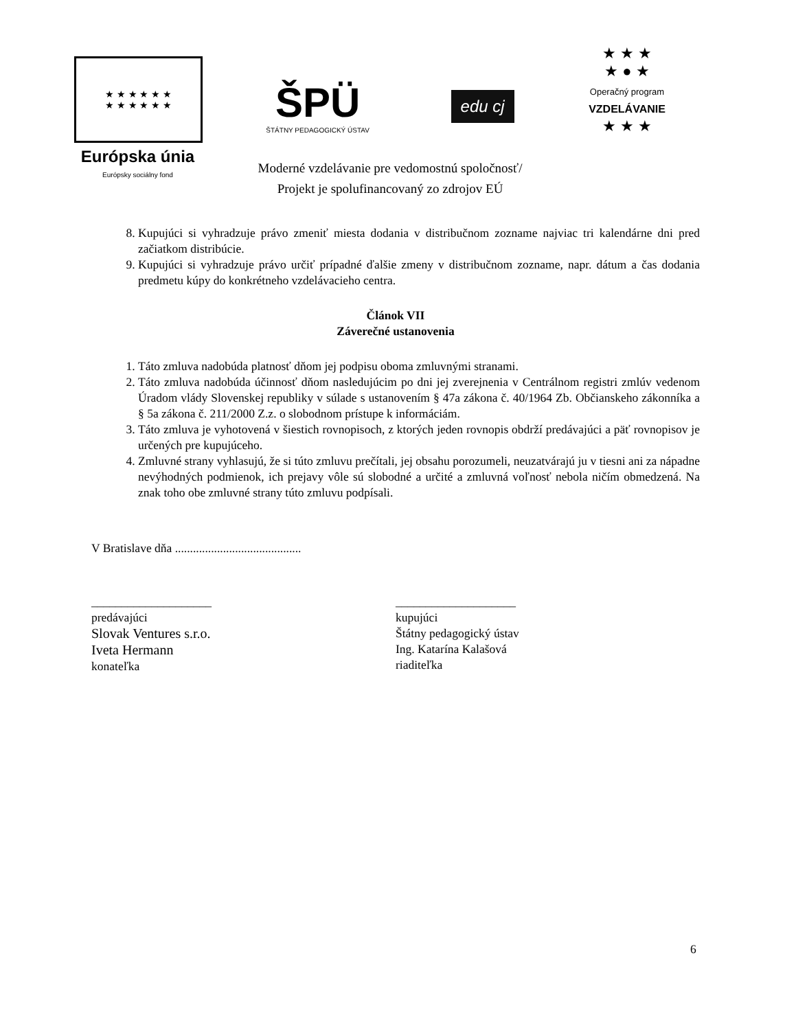★ ★ ★ ★ ★ ★
★ ★ ★ ★ ★ ★
Európska únia
Európsky sociálny fond
ŠPÜ
ŠTÁTNY PEDAGOGICKÝ ÚSTAV
edu cj
Moderné vzdelávanie pre vedomostnú spoločnosť/
Projekt je spolufinancovaný zo zdrojov EÚ
★ ★ ★
★ ● ★
Operačný program
VZDELÁVANIE
★ ★ ★
8. Kupujúci si vyhradzuje právo zmeniť miesta dodania v distribučnom zozname najviac tri kalendárne dni pred začiatkom distribúcie.
9. Kupujúci si vyhradzuje právo určiť prípadné ďalšie zmeny v distribučnom zozname, napr. dátum a čas dodania predmetu kúpy do konkrétneho vzdelávacieho centra.
Článok VII
Záverečné ustanovenia
1. Táto zmluva nadobúda platnosť dňom jej podpisu oboma zmluvnými stranami.
2. Táto zmluva nadobúda účinnosť dňom nasledujúcim po dni jej zverejnenia v Centrálnom registri zmlúv vedenom Úradom vlády Slovenskej republiky v súlade s ustanovením § 47a zákona č. 40/1964 Zb. Občianskeho zákonníka a § 5a zákona č. 211/2000 Z.z. o slobodnom prístupe k informáciám.
3. Táto zmluva je vyhotovená v šiestich rovnopisoch, z ktorých jeden rovnopis obdrží predávajúci a päť rovnopisov je určených pre kupujúceho.
4. Zmluvné strany vyhlasujú, že si túto zmluvu prečítali, jej obsahu porozumeli, neuzatvárajú ju v tiesni ani za nápadne nevýhodných podmienok, ich prejavy vôle sú slobodné a určité a zmluvná voľnosť nebola ničím obmedzená. Na znak toho obe zmluvné strany túto zmluvu podpísali.
V Bratislave dňa ..........................................
____________________
predávajúci
Slovak Ventures s.r.o.
Iveta Hermann
konateľka
____________________
kupujúci
Štátny pedagogický ústav
Ing. Katarína Kalašová
riaditeľka
6